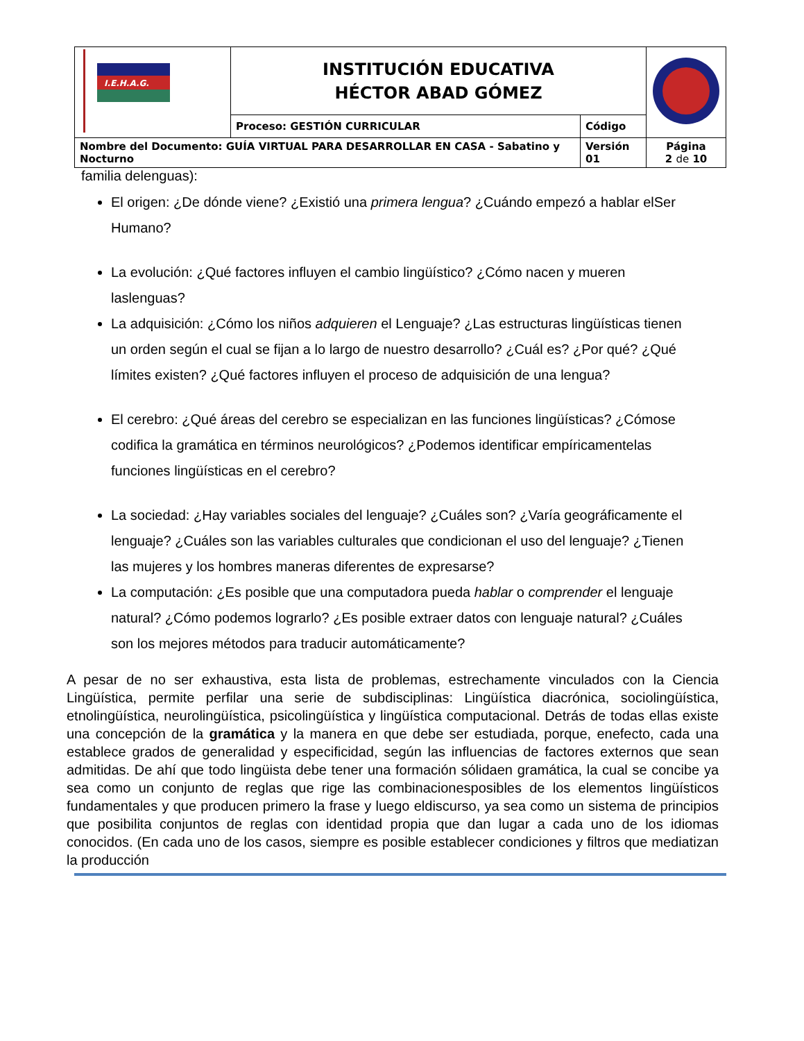| I.E.H.A.G. | INSTITUCIÓN EDUCATIVA HÉCTOR ABAD GÓMEZ | | |
| | Proceso: GESTIÓN CURRICULAR | Código | |
| Nombre del Documento: GUÍA VIRTUAL PARA DESARROLLAR EN CASA - Sabatino y Nocturno | | Versión 01 | Página 2 de 10 |
familia delenguas):
El origen: ¿De dónde viene? ¿Existió una primera lengua? ¿Cuándo empezó a hablar elSer Humano?
La evolución: ¿Qué factores influyen el cambio lingüístico? ¿Cómo nacen y mueren laslenguas?
La adquisición: ¿Cómo los niños adquieren el Lenguaje? ¿Las estructuras lingüísticas tienen un orden según el cual se fijan a lo largo de nuestro desarrollo? ¿Cuál es? ¿Por qué? ¿Qué límites existen? ¿Qué factores influyen el proceso de adquisición de una lengua?
El cerebro: ¿Qué áreas del cerebro se especializan en las funciones lingüísticas? ¿Cómose codifica la gramática en términos neurológicos? ¿Podemos identificar empíricamentelas funciones lingüísticas en el cerebro?
La sociedad: ¿Hay variables sociales del lenguaje? ¿Cuáles son? ¿Varía geográficamente el lenguaje? ¿Cuáles son las variables culturales que condicionan el uso del lenguaje? ¿Tienen las mujeres y los hombres maneras diferentes de expresarse?
La computación: ¿Es posible que una computadora pueda hablar o comprender el lenguaje natural? ¿Cómo podemos lograrlo? ¿Es posible extraer datos con lenguaje natural? ¿Cuáles son los mejores métodos para traducir automáticamente?
A pesar de no ser exhaustiva, esta lista de problemas, estrechamente vinculados con la Ciencia Lingüística, permite perfilar una serie de subdisciplinas: Lingüística diacrónica, sociolingüística, etnolingüística, neurolingüística, psicolingüística y lingüística computacional. Detrás de todas ellas existe una concepción de la gramática y la manera en que debe ser estudiada, porque, enefecto, cada una establece grados de generalidad y especificidad, según las influencias de factores externos que sean admitidas. De ahí que todo lingüista debe tener una formación sólidaen gramática, la cual se concibe ya sea como un conjunto de reglas que rige las combinacionesposibles de los elementos lingüísticos fundamentales y que producen primero la frase y luego eldiscurso, ya sea como un sistema de principios que posibilita conjuntos de reglas con identidad propia que dan lugar a cada uno de los idiomas conocidos. (En cada uno de los casos, siempre es posible establecer condiciones y filtros que mediatizan la producción